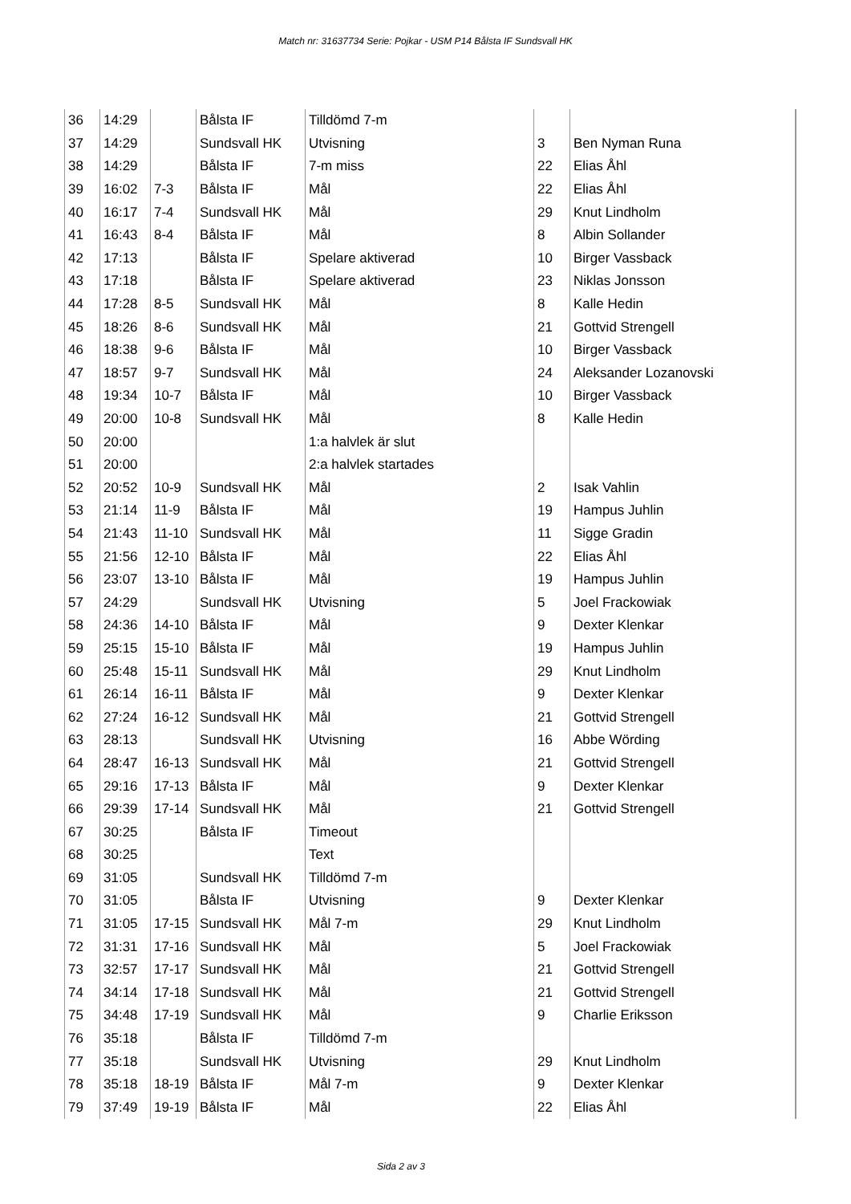Match nr: 31637734 Serie: Pojkar - USM P14 Bålsta IF Sundsvall HK
| 36 | 14:29 | | Bålsta IF | Tilldömd 7-m | | | |
| 37 | 14:29 | | Sundsvall HK | Utvisning | 3 | Ben Nyman Runa | |
| 38 | 14:29 | | Bålsta IF | 7-m miss | 22 | Elias Åhl | |
| 39 | 16:02 | 7-3 | Bålsta IF | Mål | 22 | Elias Åhl | |
| 40 | 16:17 | 7-4 | Sundsvall HK | Mål | 29 | Knut Lindholm | |
| 41 | 16:43 | 8-4 | Bålsta IF | Mål | 8 | Albin Sollander | |
| 42 | 17:13 | | Bålsta IF | Spelare aktiverad | 10 | Birger Vassback | |
| 43 | 17:18 | | Bålsta IF | Spelare aktiverad | 23 | Niklas Jonsson | |
| 44 | 17:28 | 8-5 | Sundsvall HK | Mål | 8 | Kalle Hedin | |
| 45 | 18:26 | 8-6 | Sundsvall HK | Mål | 21 | Gottvid Strengell | |
| 46 | 18:38 | 9-6 | Bålsta IF | Mål | 10 | Birger Vassback | |
| 47 | 18:57 | 9-7 | Sundsvall HK | Mål | 24 | Aleksander Lozanovski | |
| 48 | 19:34 | 10-7 | Bålsta IF | Mål | 10 | Birger Vassback | |
| 49 | 20:00 | 10-8 | Sundsvall HK | Mål | 8 | Kalle Hedin | |
| 50 | 20:00 | | | 1:a halvlek är slut | | | |
| 51 | 20:00 | | | 2:a halvlek startades | | | |
| 52 | 20:52 | 10-9 | Sundsvall HK | Mål | 2 | Isak Vahlin | |
| 53 | 21:14 | 11-9 | Bålsta IF | Mål | 19 | Hampus Juhlin | |
| 54 | 21:43 | 11-10 | Sundsvall HK | Mål | 11 | Sigge Gradin | |
| 55 | 21:56 | 12-10 | Bålsta IF | Mål | 22 | Elias Åhl | |
| 56 | 23:07 | 13-10 | Bålsta IF | Mål | 19 | Hampus Juhlin | |
| 57 | 24:29 | | Sundsvall HK | Utvisning | 5 | Joel Frackowiak | |
| 58 | 24:36 | 14-10 | Bålsta IF | Mål | 9 | Dexter Klenkar | |
| 59 | 25:15 | 15-10 | Bålsta IF | Mål | 19 | Hampus Juhlin | |
| 60 | 25:48 | 15-11 | Sundsvall HK | Mål | 29 | Knut Lindholm | |
| 61 | 26:14 | 16-11 | Bålsta IF | Mål | 9 | Dexter Klenkar | |
| 62 | 27:24 | 16-12 | Sundsvall HK | Mål | 21 | Gottvid Strengell | |
| 63 | 28:13 | | Sundsvall HK | Utvisning | 16 | Abbe Wörding | |
| 64 | 28:47 | 16-13 | Sundsvall HK | Mål | 21 | Gottvid Strengell | |
| 65 | 29:16 | 17-13 | Bålsta IF | Mål | 9 | Dexter Klenkar | |
| 66 | 29:39 | 17-14 | Sundsvall HK | Mål | 21 | Gottvid Strengell | |
| 67 | 30:25 | | Bålsta IF | Timeout | | | |
| 68 | 30:25 | | | Text | | | |
| 69 | 31:05 | | Sundsvall HK | Tilldömd 7-m | | | |
| 70 | 31:05 | | Bålsta IF | Utvisning | 9 | Dexter Klenkar | |
| 71 | 31:05 | 17-15 | Sundsvall HK | Mål 7-m | 29 | Knut Lindholm | |
| 72 | 31:31 | 17-16 | Sundsvall HK | Mål | 5 | Joel Frackowiak | |
| 73 | 32:57 | 17-17 | Sundsvall HK | Mål | 21 | Gottvid Strengell | |
| 74 | 34:14 | 17-18 | Sundsvall HK | Mål | 21 | Gottvid Strengell | |
| 75 | 34:48 | 17-19 | Sundsvall HK | Mål | 9 | Charlie Eriksson | |
| 76 | 35:18 | | Bålsta IF | Tilldömd 7-m | | | |
| 77 | 35:18 | | Sundsvall HK | Utvisning | 29 | Knut Lindholm | |
| 78 | 35:18 | 18-19 | Bålsta IF | Mål 7-m | 9 | Dexter Klenkar | |
| 79 | 37:49 | 19-19 | Bålsta IF | Mål | 22 | Elias Åhl | |
Sida 2 av 3